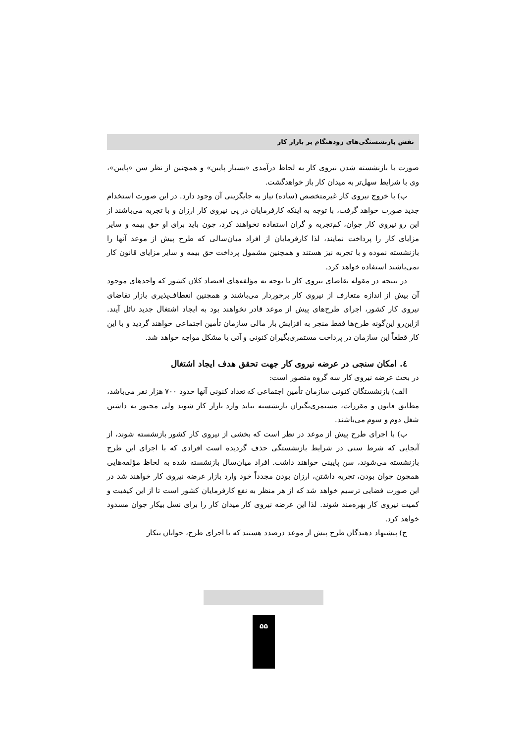نقش بازنشستگی‌های زودهنگام بر بازار کار
صورت با بازنشسته شدن نیروی کار به لحاظ درآمدی «بسیار پایین» و همچنین از نظر سن «پایین»، وی با شرایط سهل‌تر به میدان کار باز خواهدگشت.
ب) با خروج نیروی کار غیرمتخصص (ساده) نیاز به جایگزینی آن وجود دارد. در این صورت استخدام جدید صورت خواهد گرفت، با توجه به اینکه کارفرمایان در پی نیروی کار ارزان و با تجربه می‌باشند از این رو نیروی کار جوان، کم‌تجربه و گران استفاده نخواهند کرد، چون باید برای او حق بیمه و سایر مزایای کار را پرداخت نمایند، لذا کارفرمایان از افراد میان‌سالی که طرح پیش از موعد آنها را بازنشسته نموده و با تجربه نیز هستند و همچنین مشمول پرداخت حق بیمه و سایر مزایای قانون کار نمی‌باشند استفاده خواهد کرد.
در نتیجه در مقوله تقاضای نیروی کار با توجه به مؤلفه‌های اقتصاد کلان کشور که واحدهای موجود آن بیش از اندازه متعارف از نیروی کار برخوردار می‌باشند و همچنین انعطاف‌پذیری بازار تقاضای نیروی کار کشور، اجرای طرح‌های پیش از موعد قادر نخواهند بود به ایجاد اشتغال جدید نائل آیند. ازاین‌رو این‌گونه طرح‌ها فقط منجر به افزایش بار مالی سازمان تأمین اجتماعی خواهند گردید و با این کار قطعاً این سازمان در پرداخت مستمری‌بگیران کنونی و آتی با مشکل مواجه خواهد شد.
٤. امکان سنجی در عرضه نیروی کار جهت تحقق هدف ایجاد اشتغال
در بحث عرضه نیروی کار سه گروه متصور است:
الف) بازنشستگان کنونی سازمان تأمین اجتماعی که تعداد کنونی آنها حدود ۷۰۰ هزار نفر می‌باشد، مطابق قانون و مقررات، مستمری‌بگیران بازنشسته نباید وارد بازار کار شوند ولی مجبور به داشتن شغل دوم و سوم می‌باشند.
ب) با اجرای طرح پیش از موعد در نظر است که بخشی از نیروی کار کشور بازنشسته شوند، از آنجایی که شرط سنی در شرایط بازنشستگی حذف گردیده است افرادی که با اجرای این طرح بازنشسته می‌شوند، سن پایینی خواهند داشت. افراد میان‌سال بازنشسته شده به لحاظ مؤلفه‌هایی همچون جوان بودن، تجربه داشتن، ارزان بودن مجدداً خود وارد بازار عرضه نیروی کار خواهند شد در این صورت فضایی ترسیم خواهد شد که از هر منظر به نفع کارفرمایان کشور است تا از این کیفیت و کمیت نیروی کار بهره‌مند شوند. لذا این عرضه نیروی کار میدان کار را برای نسل بیکار جوان مسدود خواهد کرد.
ج) پیشنهاد دهندگان طرح پیش از موعد درصدد هستند که با اجرای طرح، جوانان بیکار
۵۵